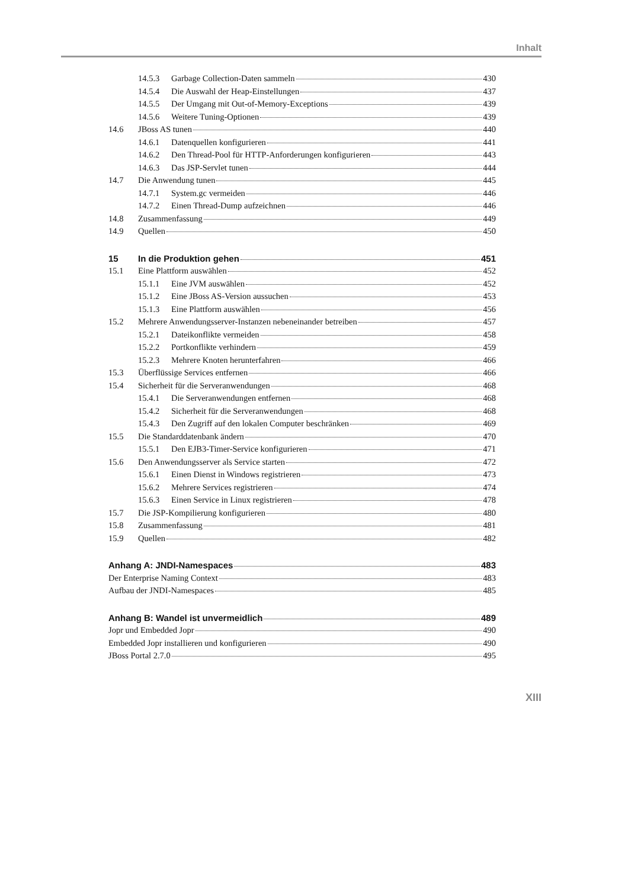Inhalt
14.5.3 Garbage Collection-Daten sammeln 430
14.5.4 Die Auswahl der Heap-Einstellungen 437
14.5.5 Der Umgang mit Out-of-Memory-Exceptions 439
14.5.6 Weitere Tuning-Optionen 439
14.6 JBoss AS tunen 440
14.6.1 Datenquellen konfigurieren 441
14.6.2 Den Thread-Pool für HTTP-Anforderungen konfigurieren 443
14.6.3 Das JSP-Servlet tunen 444
14.7 Die Anwendung tunen 445
14.7.1 System.gc vermeiden 446
14.7.2 Einen Thread-Dump aufzeichnen 446
14.8 Zusammenfassung 449
14.9 Quellen 450
15 In die Produktion gehen 451
15.1 Eine Plattform auswählen 452
15.1.1 Eine JVM auswählen 452
15.1.2 Eine JBoss AS-Version aussuchen 453
15.1.3 Eine Plattform auswählen 456
15.2 Mehrere Anwendungsserver-Instanzen nebeneinander betreiben 457
15.2.1 Dateikonflikte vermeiden 458
15.2.2 Portkonflikte verhindern 459
15.2.3 Mehrere Knoten herunterfahren 466
15.3 Überflüssige Services entfernen 466
15.4 Sicherheit für die Serveranwendungen 468
15.4.1 Die Serveranwendungen entfernen 468
15.4.2 Sicherheit für die Serveranwendungen 468
15.4.3 Den Zugriff auf den lokalen Computer beschränken 469
15.5 Die Standarddatenbank ändern 470
15.5.1 Den EJB3-Timer-Service konfigurieren 471
15.6 Den Anwendungsserver als Service starten 472
15.6.1 Einen Dienst in Windows registrieren 473
15.6.2 Mehrere Services registrieren 474
15.6.3 Einen Service in Linux registrieren 478
15.7 Die JSP-Kompilierung konfigurieren 480
15.8 Zusammenfassung 481
15.9 Quellen 482
Anhang A: JNDI-Namespaces 483
Der Enterprise Naming Context 483
Aufbau der JNDI-Namespaces 485
Anhang B: Wandel ist unvermeidlich 489
Jopr und Embedded Jopr 490
Embedded Jopr installieren und konfigurieren 490
JBoss Portal 2.7.0 495
XIII